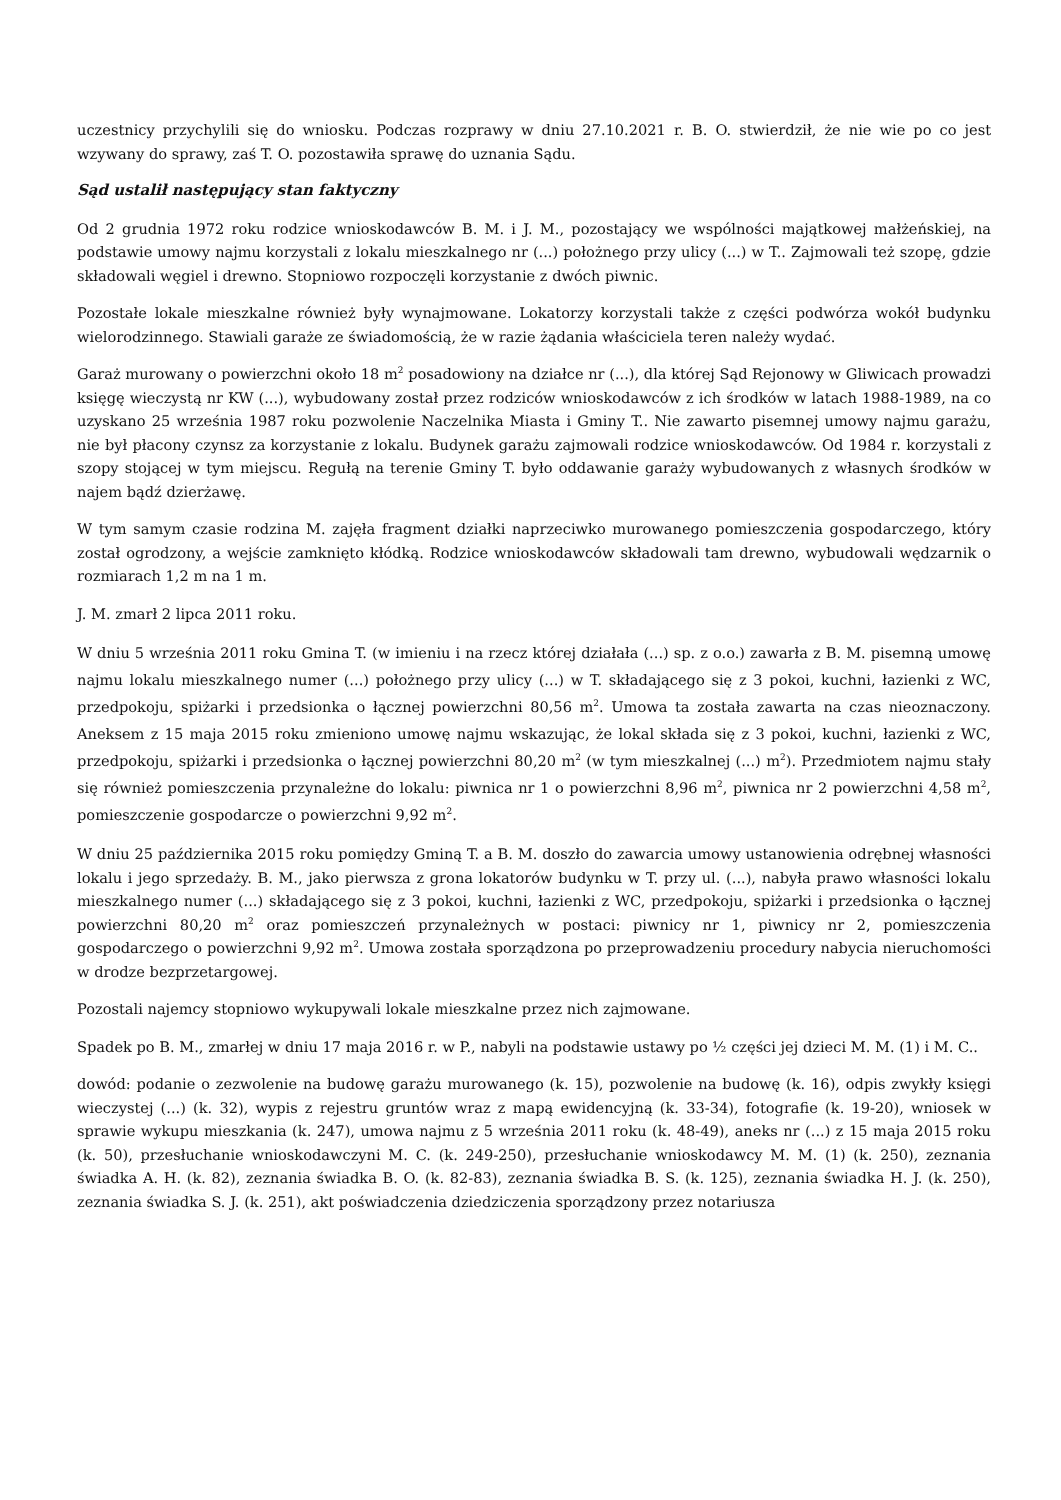uczestnicy przychylili się do wniosku. Podczas rozprawy w dniu 27.10.2021 r. B. O. stwierdził, że nie wie po co jest wzywany do sprawy, zaś T. O. pozostawiła sprawę do uznania Sądu.
Sąd ustalił następujący stan faktyczny
Od 2 grudnia 1972 roku rodzice wnioskodawców B. M. i J. M., pozostający we wspólności majątkowej małżeńskiej, na podstawie umowy najmu korzystali z lokalu mieszkalnego nr (...) położnego przy ulicy (...) w T.. Zajmowali też szopę, gdzie składowali węgiel i drewno. Stopniowo rozpoczęli korzystanie z dwóch piwnic.
Pozostałe lokale mieszkalne również były wynajmowane. Lokatorzy korzystali także z części podwórza wokół budynku wielorodzinnego. Stawiali garaże ze świadomością, że w razie żądania właściciela teren należy wydać.
Garaż murowany o powierzchni około 18 m<sup>2</sup> posadowiony na działce nr (...), dla której Sąd Rejonowy w Gliwicach prowadzi księgę wieczystą nr KW (...), wybudowany został przez rodziców wnioskodawców z ich środków w latach 1988-1989, na co uzyskano 25 września 1987 roku pozwolenie Naczelnika Miasta i Gminy T.. Nie zawarto pisemnej umowy najmu garażu, nie był płacony czynsz za korzystanie z lokalu. Budynek garażu zajmowali rodzice wnioskodawców. Od 1984 r. korzystali z szopy stojącej w tym miejscu. Regułą na terenie Gminy T. było oddawanie garaży wybudowanych z własnych środków w najem bądź dzierżawę.
W tym samym czasie rodzina M. zajęła fragment działki naprzeciwko murowanego pomieszczenia gospodarczego, który został ogrodzony, a wejście zamknięto kłódką. Rodzice wnioskodawców składowali tam drewno, wybudowali wędzarnik o rozmiarach 1,2 m na 1 m.
J. M. zmarł 2 lipca 2011 roku.
W dniu 5 września 2011 roku Gmina T. (w imieniu i na rzecz której działała (...) sp. z o.o.) zawarła z B. M. pisemną umowę najmu lokalu mieszkalnego numer (...) położnego przy ulicy (...) w T. składającego się z 3 pokoi, kuchni, łazienki z WC, przedpokoju, spiżarki i przedsionka o łącznej powierzchni 80,56 m<sup>2</sup>. Umowa ta została zawarta na czas nieoznaczony. Aneksem z 15 maja 2015 roku zmieniono umowę najmu wskazując, że lokal składa się z 3 pokoi, kuchni, łazienki z WC, przedpokoju, spiżarki i przedsionka o łącznej powierzchni 80,20 m<sup>2</sup> (w tym mieszkalnej (...) m<sup>2</sup>). Przedmiotem najmu stały się również pomieszczenia przynależne do lokalu: piwnica nr 1 o powierzchni 8,96 m<sup>2</sup>, piwnica nr 2 powierzchni 4,58 m<sup>2</sup>, pomieszczenie gospodarcze o powierzchni 9,92 m<sup>2</sup>.
W dniu 25 października 2015 roku pomiędzy Gminą T. a B. M. doszło do zawarcia umowy ustanowienia odrębnej własności lokalu i jego sprzedaży. B. M., jako pierwsza z grona lokatorów budynku w T. przy ul. (...), nabyła prawo własności lokalu mieszkalnego numer (...) składającego się z 3 pokoi, kuchni, łazienki z WC, przedpokoju, spiżarki i przedsionka o łącznej powierzchni 80,20 m<sup>2</sup> oraz pomieszczeń przynależnych w postaci: piwnicy nr 1, piwnicy nr 2, pomieszczenia gospodarczego o powierzchni 9,92 m<sup>2</sup>. Umowa została sporządzona po przeprowadzeniu procedury nabycia nieruchomości w drodze bezprzetargowej.
Pozostali najemcy stopniowo wykupywali lokale mieszkalne przez nich zajmowane.
Spadek po B. M., zmarłej w dniu 17 maja 2016 r. w P., nabyli na podstawie ustawy po ½ części jej dzieci M. M. (1) i M. C..
dowód: podanie o zezwolenie na budowę garażu murowanego (k. 15), pozwolenie na budowę (k. 16), odpis zwykły księgi wieczystej (...) (k. 32), wypis z rejestru gruntów wraz z mapą ewidencyjną (k. 33-34), fotografie (k. 19-20), wniosek w sprawie wykupu mieszkania (k. 247), umowa najmu z 5 września 2011 roku (k. 48-49), aneks nr (...) z 15 maja 2015 roku (k. 50), przesłuchanie wnioskodawczyni M. C. (k. 249-250), przesłuchanie wnioskodawcy M. M. (1) (k. 250), zeznania świadka A. H. (k. 82), zeznania świadka B. O. (k. 82-83), zeznania świadka B. S. (k. 125), zeznania świadka H. J. (k. 250), zeznania świadka S. J. (k. 251), akt poświadczenia dziedziczenia sporządzony przez notariusza